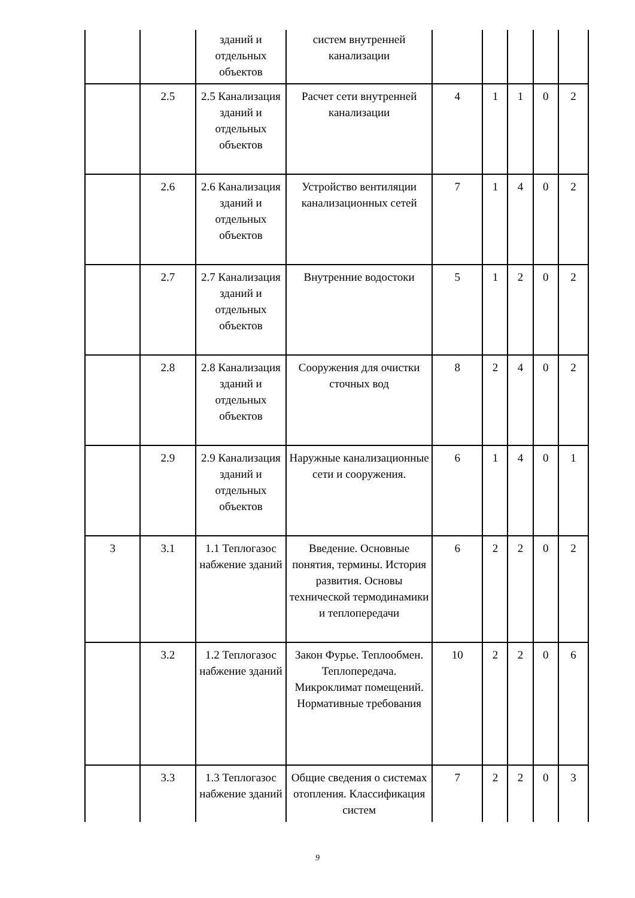| | | зданий и отдельных объектов | систем внутренней канализации | | | | | |
| | 2.5 | 2.5 Канализация зданий и отдельных объектов | Расчет сети внутренней канализации | 4 | 1 | 1 | 0 | 2 |
| | 2.6 | 2.6 Канализация зданий и отдельных объектов | Устройство вентиляции канализационных сетей | 7 | 1 | 4 | 0 | 2 |
| | 2.7 | 2.7 Канализация зданий и отдельных объектов | Внутренние водостоки | 5 | 1 | 2 | 0 | 2 |
| | 2.8 | 2.8 Канализация зданий и отдельных объектов | Сооружения для очистки сточных вод | 8 | 2 | 4 | 0 | 2 |
| | 2.9 | 2.9 Канализация зданий и отдельных объектов | Наружные канализационные сети и сооружения. | 6 | 1 | 4 | 0 | 1 |
| 3 | 3.1 | 1.1 Теплогазос набжение зданий | Введение. Основные понятия, термины. История развития. Основы технической термодинамики и теплопередачи | 6 | 2 | 2 | 0 | 2 |
| | 3.2 | 1.2 Теплогазос набжение зданий | Закон Фурье. Теплообмен. Теплопередача. Микроклимат помещений. Нормативные требования | 10 | 2 | 2 | 0 | 6 |
| | 3.3 | 1.3 Теплогазос набжение зданий | Общие сведения о системах отопления. Классификация систем | 7 | 2 | 2 | 0 | 3 |
9